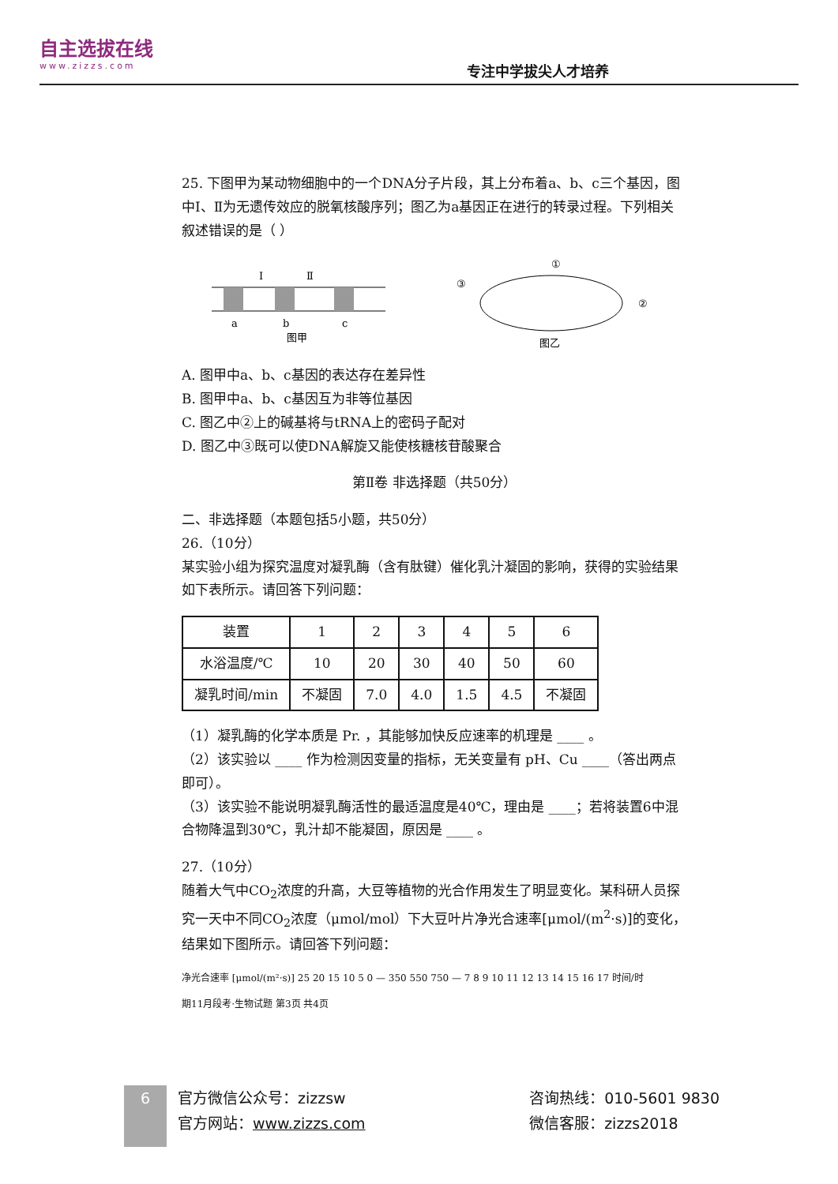自主选拔在线
www.zizzs.com
专注中学拔尖人才培养
25. 下图甲为某动物细胞中的一个DNA分子片段，其上分布着a、b、c三个基因，图中Ⅰ、Ⅱ为无遗传效应的脱氧核酸序列；图乙为a基因正在进行的转录过程。下列相关叙述错误的是（ ）
Ⅰ
Ⅱ
a
b
c
图甲
①
③
②
图乙
A. 图甲中a、b、c基因的表达存在差异性
B. 图甲中a、b、c基因互为非等位基因
C. 图乙中②上的碱基将与tRNA上的密码子配对
D. 图乙中③既可以使DNA解旋又能使核糖核苷酸聚合
第Ⅱ卷 非选择题（共50分）
二、非选择题（本题包括5小题，共50分）
26.（10分）
某实验小组为探究温度对凝乳酶（含有肽键）催化乳汁凝固的影响，获得的实验结果如下表所示。请回答下列问题：
| 装置 | 1 | 2 | 3 | 4 | 5 | 6 |
| --- | --- | --- | --- | --- | --- | --- |
| 水浴温度/℃ | 10 | 20 | 30 | 40 | 50 | 60 |
| 凝乳时间/min | 不凝固 | 7.0 | 4.0 | 1.5 | 4.5 | 不凝固 |
（1）凝乳酶的化学本质是 Pr. ，其能够加快反应速率的机理是 ____ 。
（2）该实验以 ____ 作为检测因变量的指标，无关变量有 pH、Cu ____（答出两点即可）。
（3）该实验不能说明凝乳酶活性的最适温度是40℃，理由是 ____；若将装置6中混合物降温到30℃，乳汁却不能凝固，原因是 ____ 。
27.（10分）
随着大气中CO<sub>2</sub>浓度的升高，大豆等植物的光合作用发生了明显变化。某科研人员探究一天中不同CO<sub>2</sub>浓度（μmol/mol）下大豆叶片净光合速率[μmol/(m<sup>2</sup>·s)]的变化，结果如下图所示。请回答下列问题：
净光合速率 [μmol/(m²·s)] 25 20 15 10 5 0 — 350 550 750 — 7 8 9 10 11 12 13 14 15 16 17 时间/时
期11月段考·生物试题 第3页 共4页
6
官方微信公众号：zizzsw
官方网站：www.zizzs.com
咨询热线：010-5601 9830
微信客服：zizzs2018